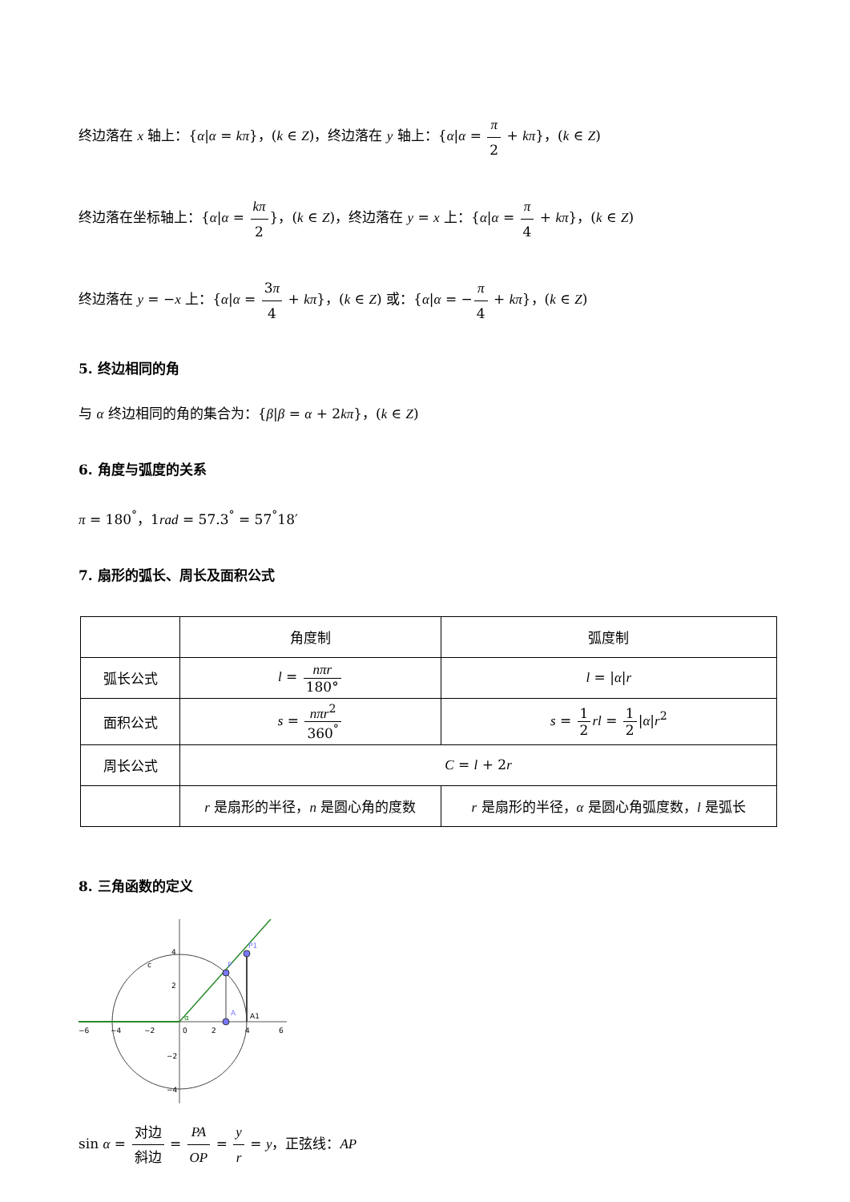终边落在 x 轴上：{α|α = kπ}，(k ∈ Z)，终边落在 y 轴上：{α|α = π 2 + kπ}，(k ∈ Z)
终边落在坐标轴上：{α|α = kπ 2}，(k ∈ Z)，终边落在 y = x 上：{α|α = π 4 + kπ}，(k ∈ Z)
终边落在 y = −x 上：{α|α = 3π 4 + kπ}，(k ∈ Z) 或：{α|α = −π 4 + kπ}，(k ∈ Z)
5. 终边相同的角
与 α 终边相同的角的集合为：{β|β = α + 2kπ}，(k ∈ Z)
6. 角度与弧度的关系
π = 180<sup>°</sup>，1rad = 57.3<sup>°</sup> = 57<sup>°</sup>18′
7. 扇形的弧长、周长及面积公式
| | 角度制 | 弧度制 |
| 弧长公式 | l = nπr 180° | l = / α / r |
| 面积公式 | s = nπr<sup>2</sup> 360<sup>°</sup> | s = 1 2 rl = 1 2 / α / r<sup>2</sup> |
| 周长公式 | C = l + 2 r | |
| | r 是扇形的半径， n 是圆心角的度数 | r 是扇形的半径， α 是圆心角弧度数， l 是弧长 |
8. 三角函数的定义
P
P1
A
A1
c
α
−6
−4
−2
0
2
4
6
4
2
−2
−4
sin α = 对边 斜边 = PA OP = y r = y，正弦线：AP